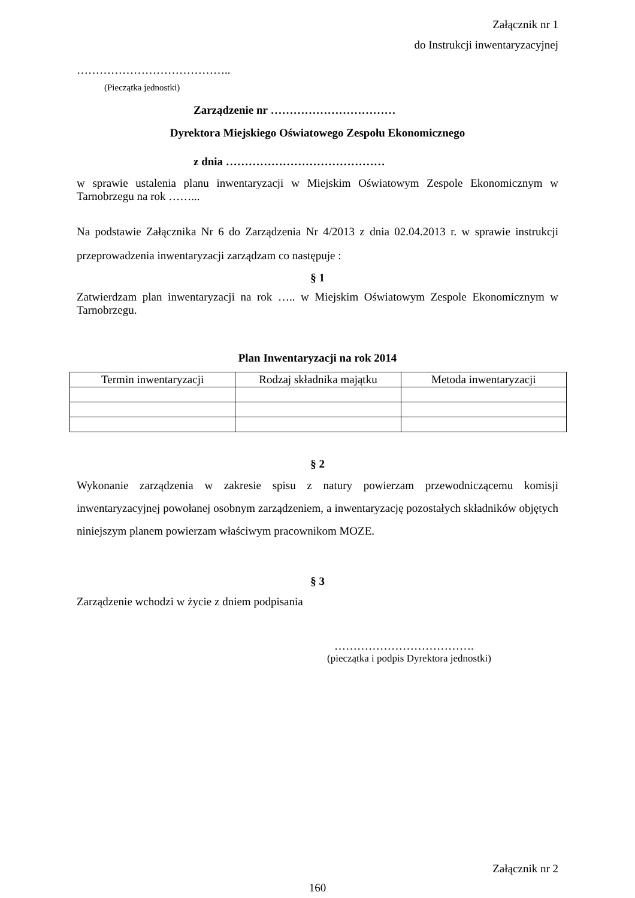Załącznik nr 1
do Instrukcji inwentaryzacyjnej
…………………………………..
(Pieczątka jednostki)
Zarządzenie nr ……………………………
Dyrektora Miejskiego Oświatowego Zespołu Ekonomicznego
z dnia ……………………………………
w sprawie ustalenia planu inwentaryzacji w Miejskim Oświatowym Zespole Ekonomicznym w Tarnobrzegu na rok ……...
Na podstawie Załącznika Nr 6 do Zarządzenia Nr 4/2013 z dnia 02.04.2013 r. w sprawie instrukcji przeprowadzenia inwentaryzacji zarządzam co następuje :
§ 1
Zatwierdzam plan inwentaryzacji na rok ….. w Miejskim Oświatowym Zespole Ekonomicznym w Tarnobrzegu.
Plan Inwentaryzacji na rok 2014
| Termin inwentaryzacji | Rodzaj składnika majątku | Metoda inwentaryzacji |
| --- | --- | --- |
§ 2
Wykonanie zarządzenia w zakresie spisu z natury powierzam przewodniczącemu komisji inwentaryzacyjnej powołanej osobnym zarządzeniem, a inwentaryzację pozostałych składników objętych niniejszym planem powierzam właściwym pracownikom MOZE.
§ 3
Zarządzenie wchodzi w życie z dniem podpisania
……………………………….
(pieczątka i podpis Dyrektora jednostki)
Załącznik nr 2
160